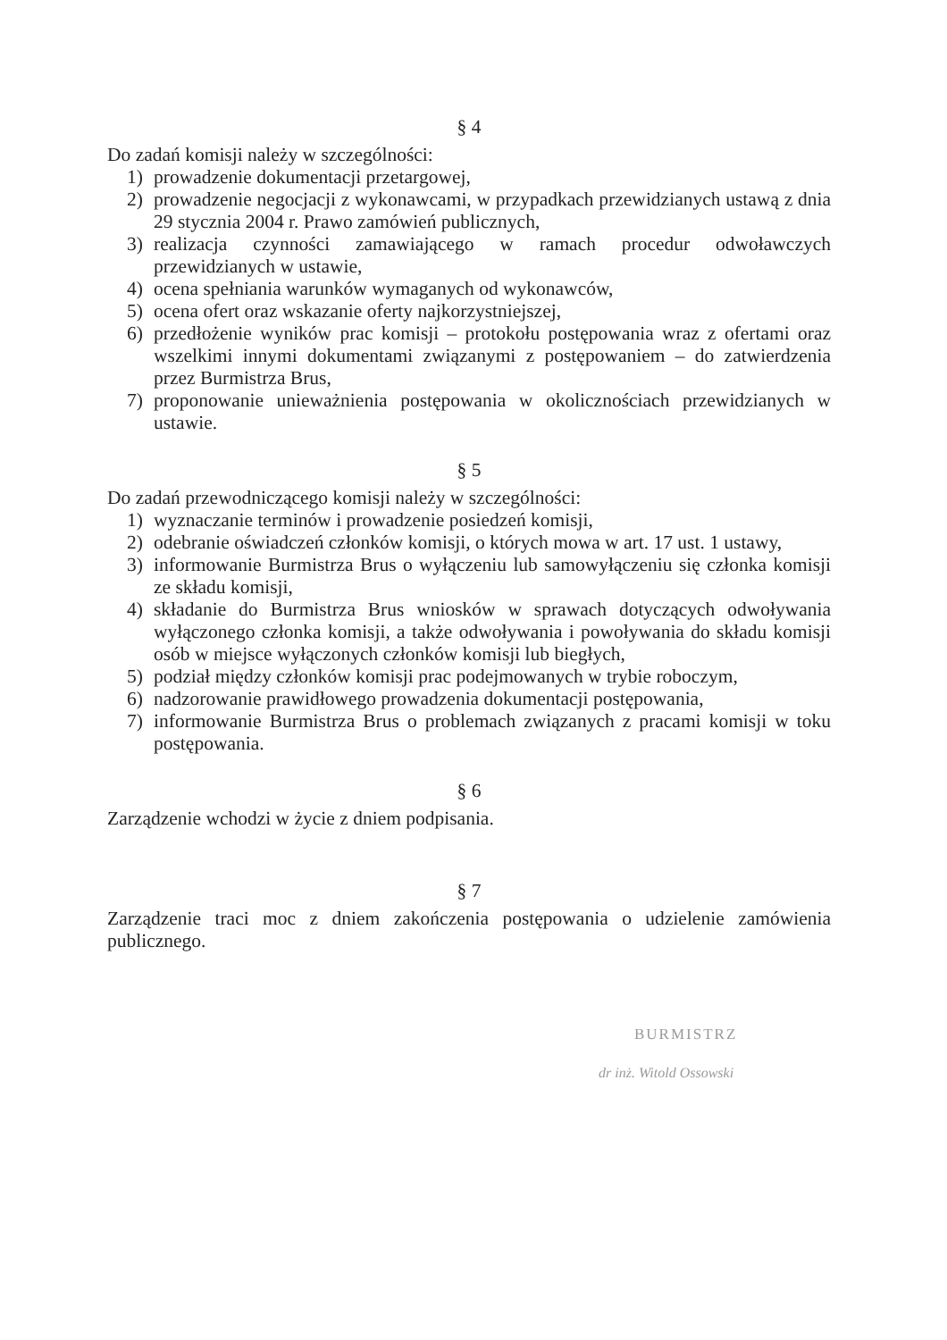§ 4
Do zadań komisji należy w szczególności:
1) prowadzenie dokumentacji przetargowej,
2) prowadzenie negocjacji z wykonawcami, w przypadkach przewidzianych ustawą z dnia 29 stycznia 2004 r. Prawo zamówień publicznych,
3) realizacja czynności zamawiającego w ramach procedur odwoławczych przewidzianych w ustawie,
4) ocena spełniania warunków wymaganych od wykonawców,
5) ocena ofert oraz wskazanie oferty najkorzystniejszej,
6) przedłożenie wyników prac komisji – protokołu postępowania wraz z ofertami oraz wszelkimi innymi dokumentami związanymi z postępowaniem – do zatwierdzenia przez Burmistrza Brus,
7) proponowanie unieważnienia postępowania w okolicznościach przewidzianych w ustawie.
§ 5
Do zadań przewodniczącego komisji należy w szczególności:
1) wyznaczanie terminów i prowadzenie posiedzeń komisji,
2) odebranie oświadczeń członków komisji, o których mowa w art. 17 ust. 1 ustawy,
3) informowanie Burmistrza Brus o wyłączeniu lub samowyłączeniu się członka komisji ze składu komisji,
4) składanie do Burmistrza Brus wniosków w sprawach dotyczących odwoływania wyłączonego członka komisji, a także odwoływania i powoływania do składu komisji osób w miejsce wyłączonych członków komisji lub biegłych,
5) podział między członków komisji prac podejmowanych w trybie roboczym,
6) nadzorowanie prawidłowego prowadzenia dokumentacji postępowania,
7) informowanie Burmistrza Brus o problemach związanych z pracami komisji w toku postępowania.
§ 6
Zarządzenie wchodzi w życie z dniem podpisania.
§ 7
Zarządzenie traci moc z dniem zakończenia postępowania o udzielenie zamówienia publicznego.
BURMISTRZ
dr inż. Witold Ossowski